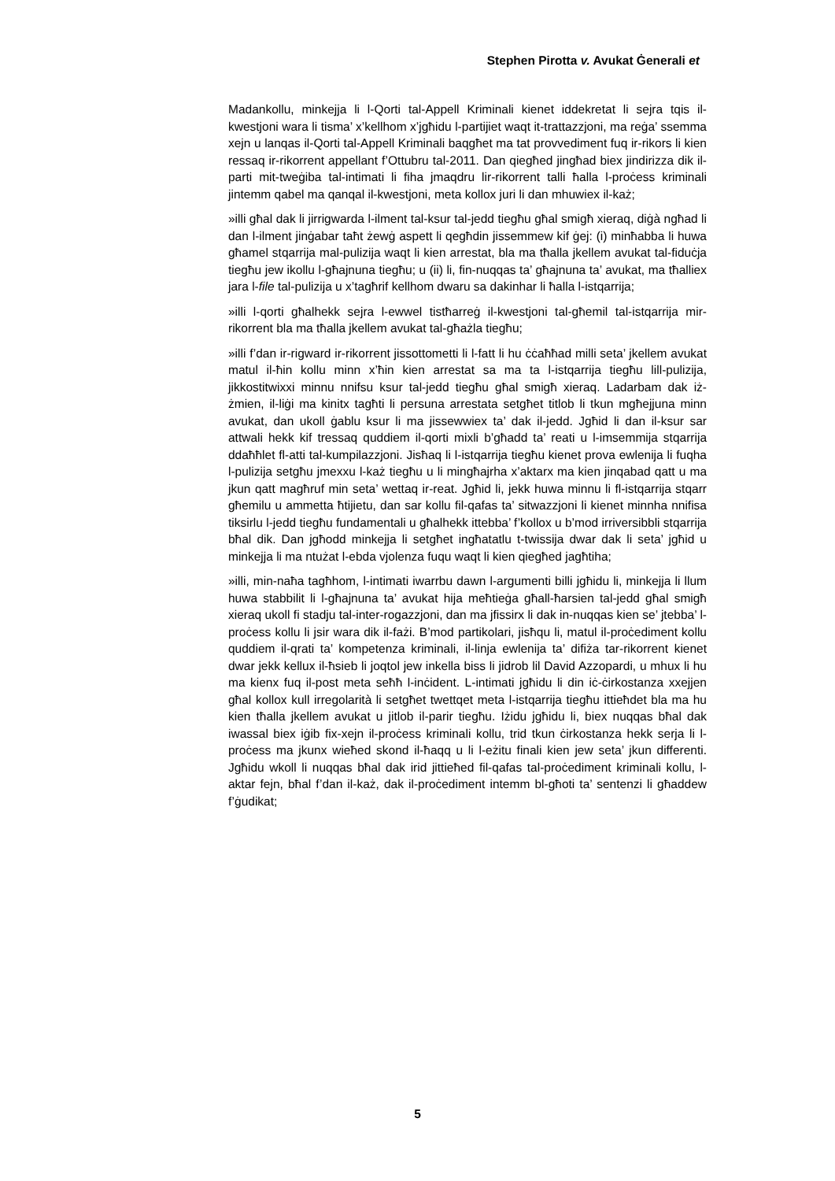Stephen Pirotta v. Avukat Ġenerali et
Madankollu, minkejja li l-Qorti tal-Appell Kriminali kienet iddekretat li sejra tqis il-kwestjoni wara li tisma’ x’kellhom x’jgħidu l-partijiet waqt it-trattazzjoni, ma reġa’ ssemma xejn u lanqas il-Qorti tal-Appell Kriminali baqgħet ma tat provvediment fuq ir-rikors li kien ressaq ir-rikorrent appellant f’Ottubru tal-2011. Dan qiegħed jingħad biex jindirizza dik il-parti mit-tweġiba tal-intimati li fiha jmaqdru lir-rikorrent talli ħalla l-proċess kriminali jintemm qabel ma qanqal il-kwestjoni, meta kollox juri li dan mhuwiex il-każ;
»illi għal dak li jirrigwarda l-ilment tal-ksur tal-jedd tiegħu għal smigħ xieraq, diġà ngħad li dan l-ilment jinġabar taħt żewġ aspett li qegħdin jissemmew kif ġej: (i) minħabba li huwa għamel stqarrija mal-pulizija waqt li kien arrestat, bla ma tħalla jkellem avukat tal-fiduċja tiegħu jew ikollu l-għajnuna tiegħu; u (ii) li, fin-nuqqas ta’ għajnuna ta’ avukat, ma tħalliex jara l-file tal-pulizija u x’tagħrif kellhom dwaru sa dakinhar li ħalla l-istqarrija;
»illi l-qorti għalhekk sejra l-ewwel tistħarreġ il-kwestjoni tal-għemil tal-istqarrija mir-rikorrent bla ma tħalla jkellem avukat tal-għażla tiegħu;
»illi f’dan ir-rigward ir-rikorrent jissottometti li l-fatt li hu ċċaħħad milli seta’ jkellem avukat matul il-ħin kollu minn x’ħin kien arrestat sa ma ta l-istqarrija tiegħu lill-pulizija, jikkostitwixxi minnu nnifsu ksur tal-jedd tiegħu għal smigħ xieraq. Ladarbam dak iż-żmien, il-liġi ma kinitx tagħti li persuna arrestata setgħet titlob li tkun mgħejjuna minn avukat, dan ukoll ġablu ksur li ma jissewwiex ta’ dak il-jedd. Jgħid li dan il-ksur sar attwali hekk kif tressaq quddiem il-qorti mixli b’għadd ta’ reati u l-imsemmija stqarrija ddaħħlet fl-atti tal-kumpilazzjoni. Jisħaq li l-istqarrija tiegħu kienet prova ewlenija li fuqha l-pulizija setgħu jmexxu l-każ tiegħu u li mingħajrha x’aktarx ma kien jinqabad qatt u ma jkun qatt magħruf min seta’ wettaq ir-reat. Jgħid li, jekk huwa minnu li fl-istqarrija stqarr għemilu u ammetta ħtijietu, dan sar kollu fil-qafas ta’ sitwazzjoni li kienet minnha nnifisa tiksirlu l-jedd tiegħu fundamentali u għalhekk ittebba’ f’kollox u b’mod irriversibbli stqarrija bħal dik. Dan jgħodd minkejja li setgħet ingħatatlu t-twissija dwar dak li seta’ jgħid u minkejja li ma ntużat l-ebda vjolenza fuqu waqt li kien qiegħed jagħtiha;
»illi, min-naħa tagħhom, l-intimati iwarrbu dawn l-argumenti billi jgħidu li, minkejja li llum huwa stabbilit li l-għajnuna ta’ avukat hija meħtieġa għall-ħarsien tal-jedd għal smigħ xieraq ukoll fi stadju tal-inter-rogazzjoni, dan ma jfissirx li dak in-nuqqas kien se’ jtebba’ l-proċess kollu li jsir wara dik il-fażi. B’mod partikolari, jisħqu li, matul il-proċediment kollu quddiem il-qrati ta’ kompetenza kriminali, il-linja ewlenija ta’ difiża tar-rikorrent kienet dwar jekk kellux il-ħsieb li joqtol jew inkella biss li jidrob lil David Azzopardi, u mhux li hu ma kienx fuq il-post meta seħħ l-inċident. L-intimati jgħidu li din iċ-ċirkostanza xxejjen għal kollox kull irregolarità li setgħet twettqet meta l-istqarrija tiegħu ittieħdet bla ma hu kien tħalla jkellem avukat u jitlob il-parir tiegħu. Iżidu jgħidu li, biex nuqqas bħal dak iwassal biex iġib fix-xejn il-proċess kriminali kollu, trid tkun ċirkostanza hekk serja li l-proċess ma jkunx wieħed skond il-ħaqq u li l-eżitu finali kien jew seta’ jkun differenti. Jgħidu wkoll li nuqqas bħal dak irid jittieħed fil-qafas tal-proċediment kriminali kollu, l-aktar fejn, bħal f’dan il-każ, dak il-proċediment intemm bl-għoti ta’ sentenzi li għaddew f’ġudikat;
5